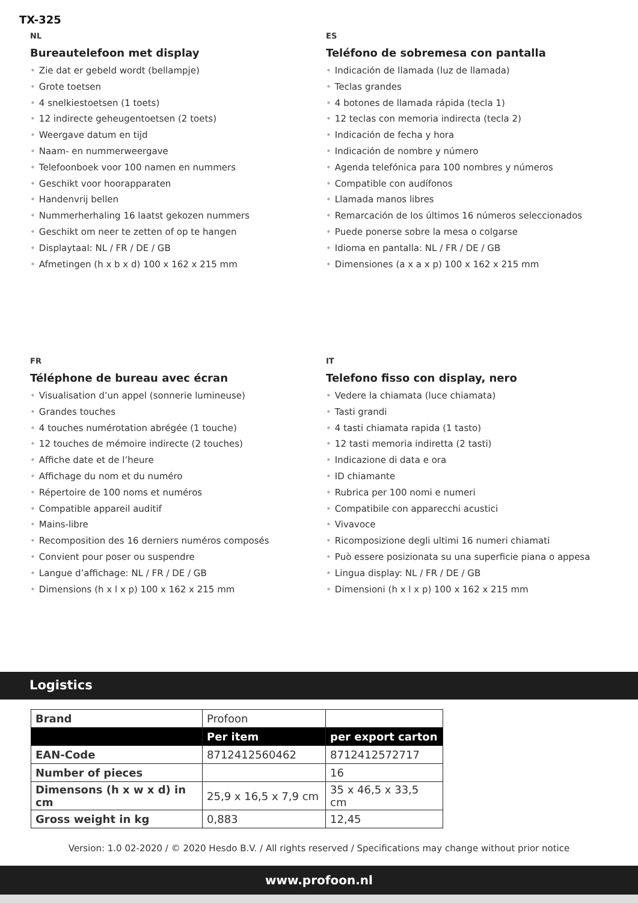TX-325
NL
Bureautelefoon met display
• Zie dat er gebeld wordt (bellampje)
• Grote toetsen
• 4 snelkiestoetsen (1 toets)
• 12 indirecte geheugentoetsen (2 toets)
• Weergave datum en tijd
• Naam- en nummerweergave
• Telefoonboek voor 100 namen en nummers
• Geschikt voor hoorapparaten
• Handenvrij bellen
• Nummerherhaling 16 laatst gekozen nummers
• Geschikt om neer te zetten of op te hangen
• Displaytaal: NL / FR / DE / GB
• Afmetingen (h x b x d) 100 x 162 x 215 mm
ES
Teléfono de sobremesa con pantalla
• Indicación de llamada (luz de llamada)
• Teclas grandes
• 4 botones de llamada rápida (tecla 1)
• 12 teclas con memoria indirecta (tecla 2)
• Indicación de fecha y hora
• Indicación de nombre y número
• Agenda telefónica para 100 nombres y números
• Compatible con audífonos
• Llamada manos libres
• Remarcación de los últimos 16 números seleccionados
• Puede ponerse sobre la mesa o colgarse
• Idioma en pantalla: NL / FR / DE / GB
• Dimensiones (a x a x p) 100 x 162 x 215 mm
FR
Téléphone de bureau avec écran
• Visualisation d’un appel (sonnerie lumineuse)
• Grandes touches
• 4 touches numérotation abrégée (1 touche)
• 12 touches de mémoire indirecte (2 touches)
• Affiche date et de l’heure
• Affichage du nom et du numéro
• Répertoire de 100 noms et numéros
• Compatible appareil auditif
• Mains-libre
• Recomposition des 16 derniers numéros composés
• Convient pour poser ou suspendre
• Langue d’affichage: NL / FR / DE / GB
• Dimensions (h x l x p) 100 x 162 x 215 mm
IT
Telefono fisso con display, nero
• Vedere la chiamata (luce chiamata)
• Tasti grandi
• 4 tasti chiamata rapida (1 tasto)
• 12 tasti memoria indiretta (2 tasti)
• Indicazione di data e ora
• ID chiamante
• Rubrica per 100 nomi e numeri
• Compatibile con apparecchi acustici
• Vivavoce
• Ricomposizione degli ultimi 16 numeri chiamati
• Può essere posizionata su una superficie piana o appesa
• Lingua display: NL / FR / DE / GB
• Dimensioni (h x l x p) 100 x 162 x 215 mm
Logistics
| Brand | Profoon | |
| | Per item | per export carton |
| EAN-Code | 8712412560462 | 8712412572717 |
| Number of pieces | | 16 |
| Dimensons (h x w x d) in cm | 25,9 x 16,5 x 7,9 cm | 35 x 46,5 x 33,5 cm |
| Gross weight in kg | 0,883 | 12,45 |
Version: 1.0 02-2020 / © 2020 Hesdo B.V. / All rights reserved / Specifications may change without prior notice
www.profoon.nl